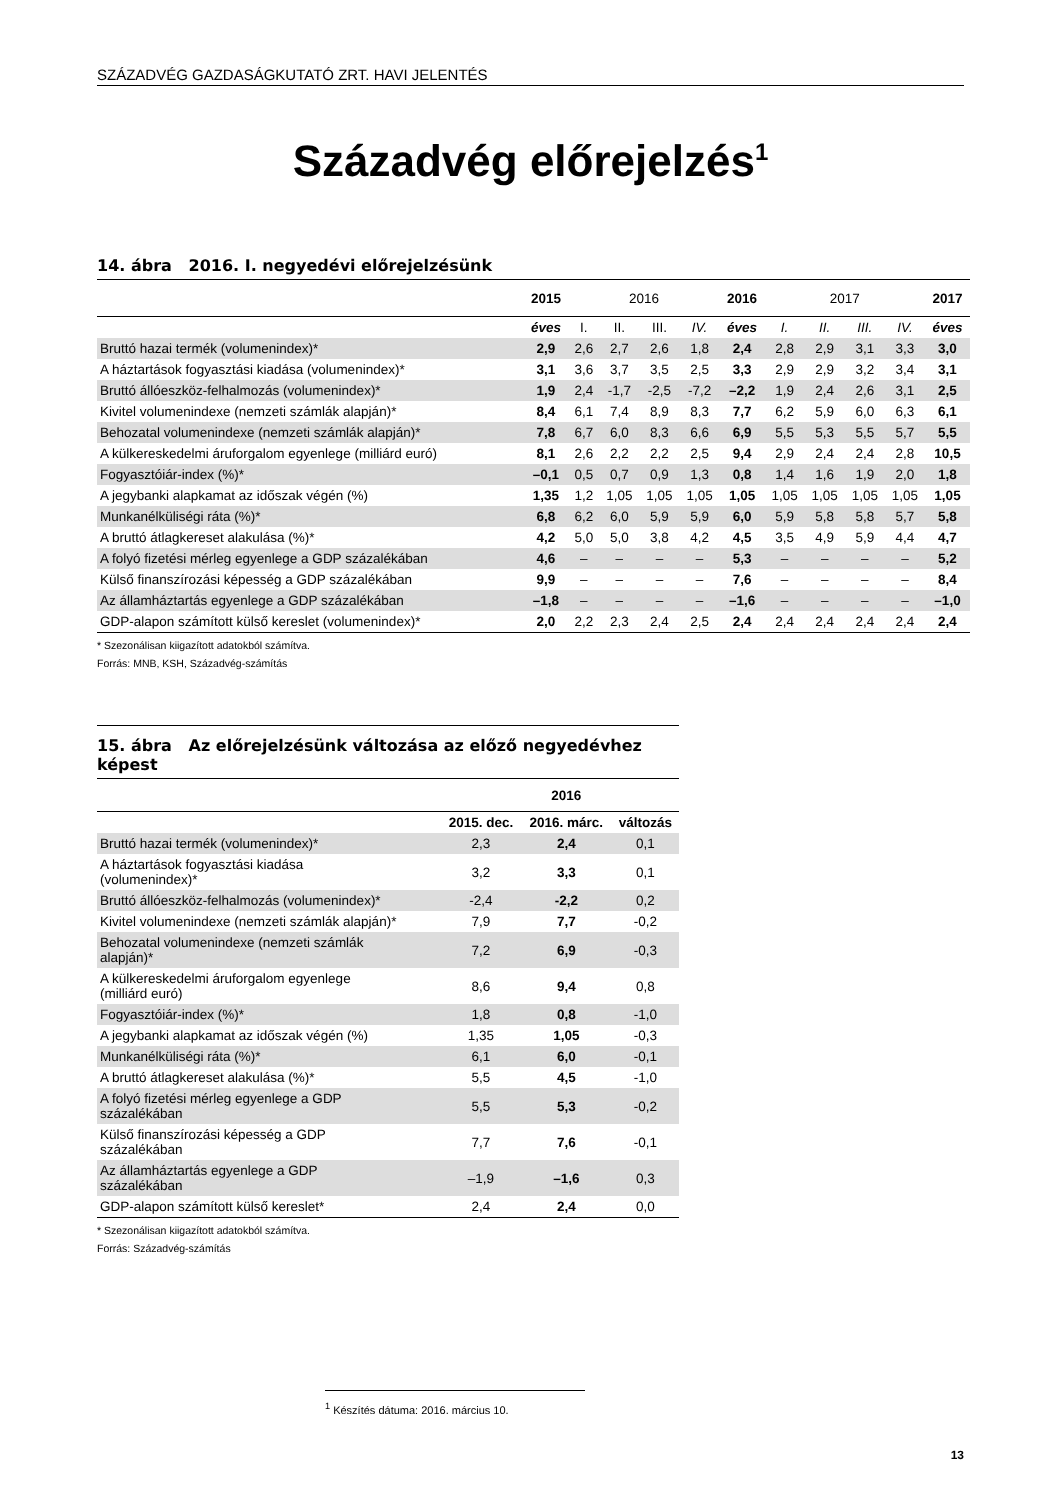SZÁZADVÉG GAZDASÁGKUTATÓ ZRT. HAVI JELENTÉS
Századvég előrejelzés<sup>1</sup>
14. ábra 2016. I. negyedévi előrejelzésünk
| | 2015 | 2016 | | | | 2016 | 2017 | | | | 2017 |
| | éves | I. | II. | III. | IV. | éves | I. | II. | III. | IV. | éves |
| Bruttó hazai termék (volumenindex)* | 2,9 | 2,6 | 2,7 | 2,6 | 1,8 | 2,4 | 2,8 | 2,9 | 3,1 | 3,3 | 3,0 |
| A háztartások fogyasztási kiadása (volumenindex)* | 3,1 | 3,6 | 3,7 | 3,5 | 2,5 | 3,3 | 2,9 | 2,9 | 3,2 | 3,4 | 3,1 |
| Bruttó állóeszköz-felhalmozás (volumenindex)* | 1,9 | 2,4 | -1,7 | -2,5 | -7,2 | –2,2 | 1,9 | 2,4 | 2,6 | 3,1 | 2,5 |
| Kivitel volumenindexe (nemzeti számlák alapján)* | 8,4 | 6,1 | 7,4 | 8,9 | 8,3 | 7,7 | 6,2 | 5,9 | 6,0 | 6,3 | 6,1 |
| Behozatal volumenindexe (nemzeti számlák alapján)* | 7,8 | 6,7 | 6,0 | 8,3 | 6,6 | 6,9 | 5,5 | 5,3 | 5,5 | 5,7 | 5,5 |
| A külkereskedelmi áruforgalom egyenlege (milliárd euró) | 8,1 | 2,6 | 2,2 | 2,2 | 2,5 | 9,4 | 2,9 | 2,4 | 2,4 | 2,8 | 10,5 |
| Fogyasztóiár-index (%)* | –0,1 | 0,5 | 0,7 | 0,9 | 1,3 | 0,8 | 1,4 | 1,6 | 1,9 | 2,0 | 1,8 |
| A jegybanki alapkamat az időszak végén (%) | 1,35 | 1,2 | 1,05 | 1,05 | 1,05 | 1,05 | 1,05 | 1,05 | 1,05 | 1,05 | 1,05 |
| Munkanélküliségi ráta (%)* | 6,8 | 6,2 | 6,0 | 5,9 | 5,9 | 6,0 | 5,9 | 5,8 | 5,8 | 5,7 | 5,8 |
| A bruttó átlagkereset alakulása (%)* | 4,2 | 5,0 | 5,0 | 3,8 | 4,2 | 4,5 | 3,5 | 4,9 | 5,9 | 4,4 | 4,7 |
| A folyó fizetési mérleg egyenlege a GDP százalékában | 4,6 | – | – | – | – | 5,3 | – | – | – | – | 5,2 |
| Külső finanszírozási képesség a GDP százalékában | 9,9 | – | – | – | – | 7,6 | – | – | – | – | 8,4 |
| Az államháztartás egyenlege a GDP százalékában | –1,8 | – | – | – | – | –1,6 | – | – | – | – | –1,0 |
| GDP-alapon számított külső kereslet (volumenindex)* | 2,0 | 2,2 | 2,3 | 2,4 | 2,5 | 2,4 | 2,4 | 2,4 | 2,4 | 2,4 | 2,4 |
* Szezonálisan kiigazított adatokból számítva.
Forrás: MNB, KSH, Századvég-számítás
15. ábra Az előrejelzésünk változása az előző negyedévhez képest
| | | 2016 | |
| | 2015. dec. | 2016. márc. | változás |
| Bruttó hazai termék (volumenindex)* | 2,3 | 2,4 | 0,1 |
| A háztartások fogyasztási kiadása (volumenindex)* | 3,2 | 3,3 | 0,1 |
| Bruttó állóeszköz-felhalmozás (volumenindex)* | -2,4 | -2,2 | 0,2 |
| Kivitel volumenindexe (nemzeti számlák alapján)* | 7,9 | 7,7 | -0,2 |
| Behozatal volumenindexe (nemzeti számlák alapján)* | 7,2 | 6,9 | -0,3 |
| A külkereskedelmi áruforgalom egyenlege (milliárd euró) | 8,6 | 9,4 | 0,8 |
| Fogyasztóiár-index (%)* | 1,8 | 0,8 | -1,0 |
| A jegybanki alapkamat az időszak végén (%) | 1,35 | 1,05 | -0,3 |
| Munkanélküliségi ráta (%)* | 6,1 | 6,0 | -0,1 |
| A bruttó átlagkereset alakulása (%)* | 5,5 | 4,5 | -1,0 |
| A folyó fizetési mérleg egyenlege a GDP százalékában | 5,5 | 5,3 | -0,2 |
| Külső finanszírozási képesség a GDP százalékában | 7,7 | 7,6 | -0,1 |
| Az államháztartás egyenlege a GDP százalékában | –1,9 | –1,6 | 0,3 |
| GDP-alapon számított külső kereslet* | 2,4 | 2,4 | 0,0 |
* Szezonálisan kiigazított adatokból számítva.
Forrás: Századvég-számítás
<sup>1</sup> Készítés dátuma: 2016. március 10.
13